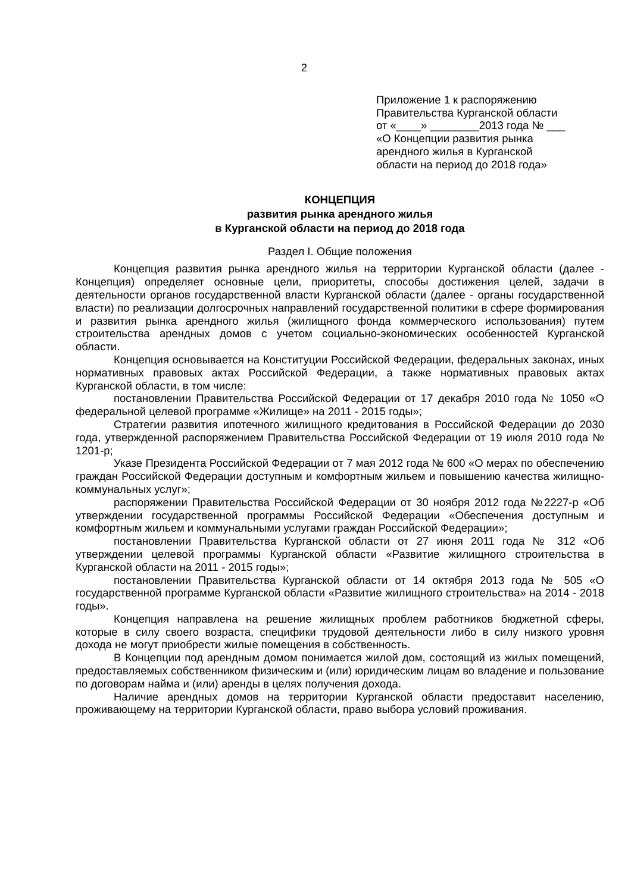2
Приложение 1 к распоряжению
Правительства Курганской области
от «____» ________2013 года № ___
«О Концепции развития рынка
арендного жилья в Курганской
области на период до 2018 года»
КОНЦЕПЦИЯ
развития рынка арендного жилья
в Курганской области на период до 2018 года
Раздел I. Общие положения
Концепция развития рынка арендного жилья на территории Курганской области (далее - Концепция) определяет основные цели, приоритеты, способы достижения целей, задачи в деятельности органов государственной власти Курганской области (далее - органы государственной власти) по реализации долгосрочных направлений государственной политики в сфере формирования и развития рынка арендного жилья (жилищного фонда коммерческого использования) путем строительства арендных домов с учетом социально-экономических особенностей Курганской области.
Концепция основывается на Конституции Российской Федерации, федеральных законах, иных нормативных правовых актах Российской Федерации, а также нормативных правовых актах Курганской области, в том числе:
постановлении Правительства Российской Федерации от 17 декабря 2010 года № 1050 «О федеральной целевой программе «Жилище» на 2011 - 2015 годы»;
Стратегии развития ипотечного жилищного кредитования в Российской Федерации до 2030 года, утвержденной распоряжением Правительства Российской Федерации от 19 июля 2010 года № 1201-р;
Указе Президента Российской Федерации от 7 мая 2012 года № 600 «О мерах по обеспечению граждан Российской Федерации доступным и комфортным жильем и повышению качества жилищно-коммунальных услуг»;
распоряжении Правительства Российской Федерации от 30 ноября 2012 года №2227-р «Об утверждении государственной программы Российской Федерации «Обеспечения доступным и комфортным жильем и коммунальными услугами граждан Российской Федерации»;
постановлении Правительства Курганской области от 27 июня 2011 года № 312 «Об утверждении целевой программы Курганской области «Развитие жилищного строительства в Курганской области на 2011 - 2015 годы»;
постановлении Правительства Курганской области от 14 октября 2013 года № 505 «О государственной программе Курганской области «Развитие жилищного строительства» на 2014 - 2018 годы».
Концепция направлена на решение жилищных проблем работников бюджетной сферы, которые в силу своего возраста, специфики трудовой деятельности либо в силу низкого уровня дохода не могут приобрести жилые помещения в собственность.
В Концепции под арендным домом понимается жилой дом, состоящий из жилых помещений, предоставляемых собственником физическим и (или) юридическим лицам во владение и пользование по договорам найма и (или) аренды в целях получения дохода.
Наличие арендных домов на территории Курганской области предоставит населению, проживающему на территории Курганской области, право выбора условий проживания.